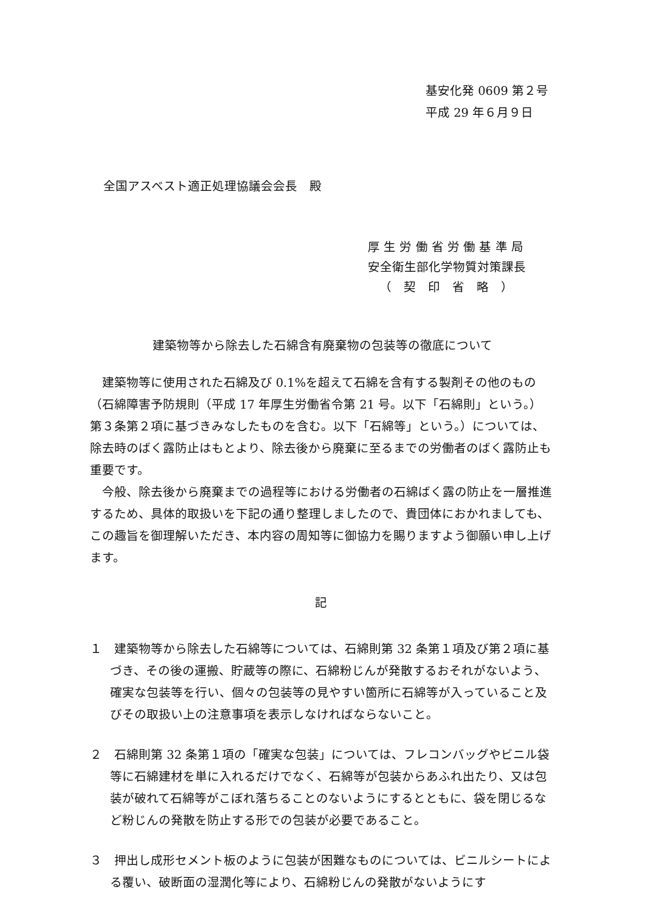基安化発 0609 第２号
平成 29 年６月９日
全国アスベスト適正処理協議会会長　殿
厚 生 労 働 省 労 働 基 準 局
安全衛生部化学物質対策課長
（　契　印　省　略　）
建築物等から除去した石綿含有廃棄物の包装等の徹底について
建築物等に使用された石綿及び 0.1%を超えて石綿を含有する製剤その他のもの（石綿障害予防規則（平成 17 年厚生労働省令第 21 号。以下「石綿則」という。）第３条第２項に基づきみなしたものを含む。以下「石綿等」という。）については、除去時のばく露防止はもとより、除去後から廃棄に至るまでの労働者のばく露防止も重要です。
今般、除去後から廃棄までの過程等における労働者の石綿ばく露の防止を一層推進するため、具体的取扱いを下記の通り整理しましたので、貴団体におかれましても、この趣旨を御理解いただき、本内容の周知等に御協力を賜りますよう御願い申し上げます。
記
１　建築物等から除去した石綿等については、石綿則第 32 条第１項及び第２項に基づき、その後の運搬、貯蔵等の際に、石綿粉じんが発散するおそれがないよう、確実な包装等を行い、個々の包装等の見やすい箇所に石綿等が入っていること及びその取扱い上の注意事項を表示しなければならないこと。
２　石綿則第 32 条第１項の「確実な包装」については、フレコンバッグやビニル袋等に石綿建材を単に入れるだけでなく、石綿等が包装からあふれ出たり、又は包装が破れて石綿等がこぼれ落ちることのないようにするとともに、袋を閉じるなど粉じんの発散を防止する形での包装が必要であること。
３　押出し成形セメント板のように包装が困難なものについては、ビニルシートによる覆い、破断面の湿潤化等により、石綿粉じんの発散がないようにす